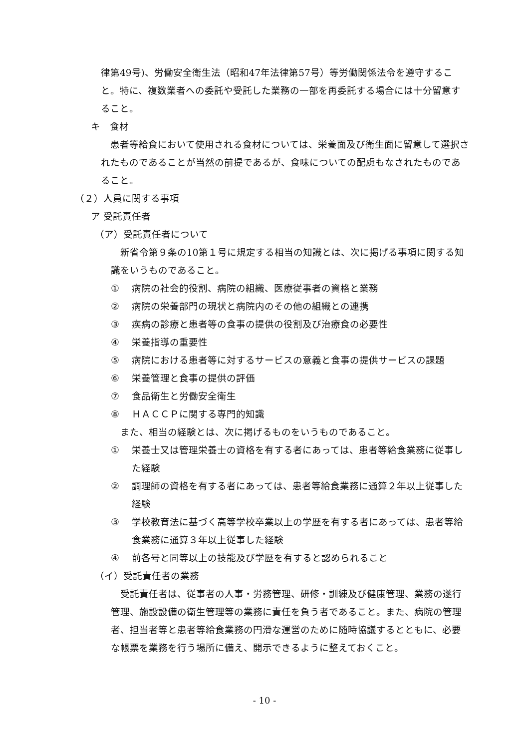律第49号)、労働安全衛生法（昭和47年法律第57号）等労働関係法令を遵守すること。特に、複数業者への委託や受託した業務の一部を再委託する場合には十分留意すること。
キ　食材
　患者等給食において使用される食材については、栄養面及び衛生面に留意して選択されたものであることが当然の前提であるが、食味についての配慮もなされたものであること。
（２）人員に関する事項
ア 受託責任者
（ア）受託責任者について
　新省令第９条の10第１号に規定する相当の知識とは、次に掲げる事項に関する知識をいうものであること。
① 病院の社会的役割、病院の組織、医療従事者の資格と業務
② 病院の栄養部門の現状と病院内のその他の組織との連携
③ 疾病の診療と患者等の食事の提供の役割及び治療食の必要性
④ 栄養指導の重要性
⑤ 病院における患者等に対するサービスの意義と食事の提供サービスの課題
⑥ 栄養管理と食事の提供の評価
⑦ 食品衛生と労働安全衛生
⑧ ＨＡＣＣＰに関する専門的知識
　また、相当の経験とは、次に掲げるものをいうものであること。
① 栄養士又は管理栄養士の資格を有する者にあっては、患者等給食業務に従事した経験
② 調理師の資格を有する者にあっては、患者等給食業務に通算２年以上従事した経験
③ 学校教育法に基づく高等学校卒業以上の学歴を有する者にあっては、患者等給食業務に通算３年以上従事した経験
④ 前各号と同等以上の技能及び学歴を有すると認められること
（イ）受託責任者の業務
　受託責任者は、従事者の人事・労務管理、研修・訓練及び健康管理、業務の遂行管理、施設設備の衛生管理等の業務に責任を負う者であること。また、病院の管理者、担当者等と患者等給食業務の円滑な運営のために随時協議するとともに、必要な帳票を業務を行う場所に備え、開示できるように整えておくこと。
- 10 -